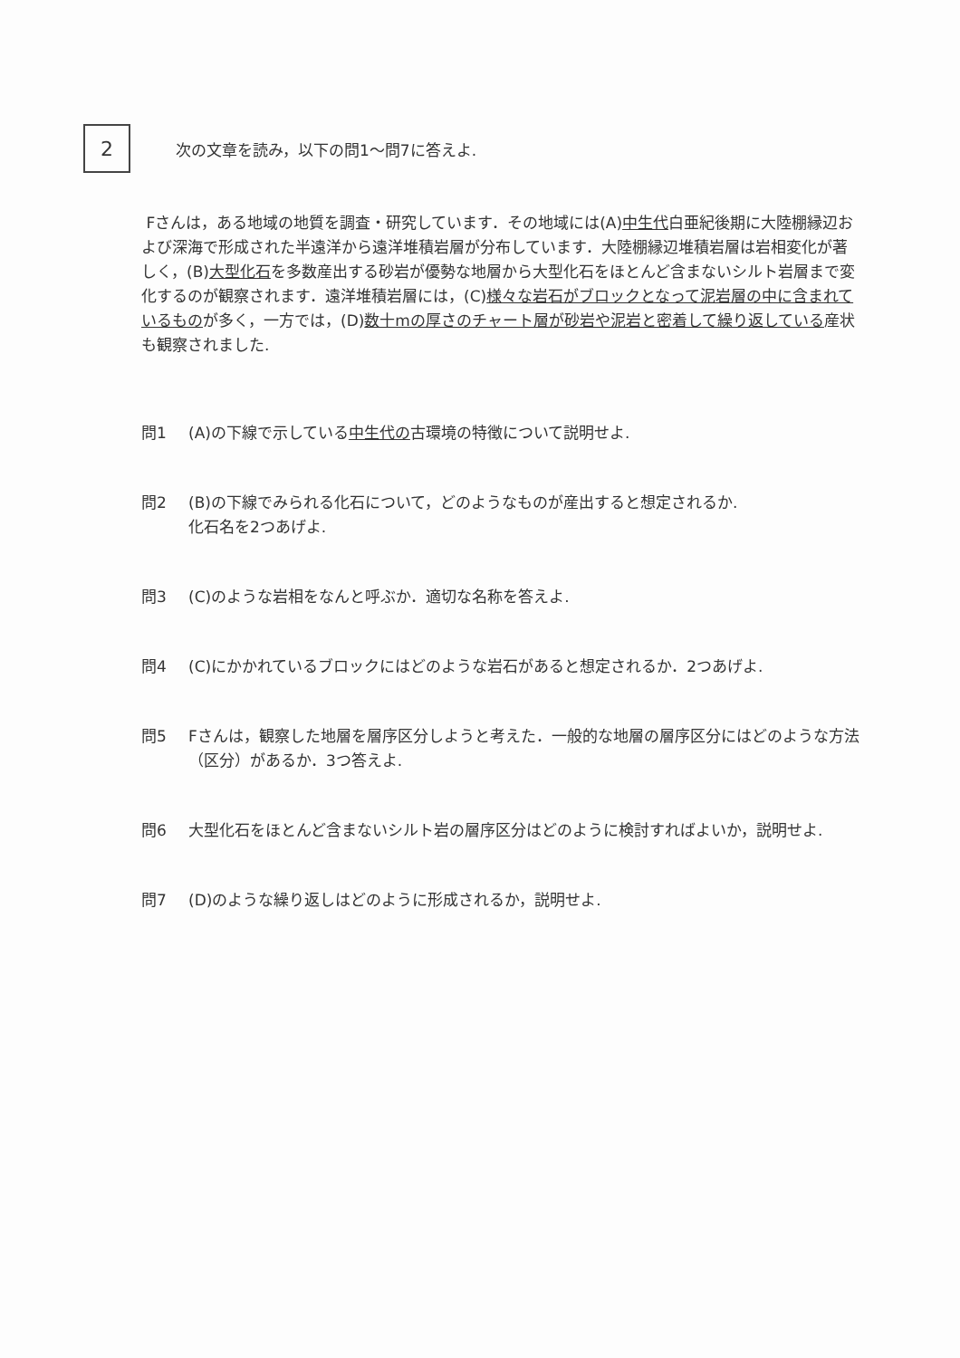2
次の文章を読み，以下の問1～問7に答えよ.
Fさんは，ある地域の地質を調査・研究しています．その地域には(A)中生代白亜紀後期に大陸棚縁辺および深海で形成された半遠洋から遠洋堆積岩層が分布しています．大陸棚縁辺堆積岩層は岩相変化が著しく，(B)大型化石を多数産出する砂岩が優勢な地層から大型化石をほとんど含まないシルト岩層まで変化するのが観察されます．遠洋堆積岩層には，(C)様々な岩石がブロックとなって泥岩層の中に含まれているものが多く，一方では，(D)数十mの厚さのチャート層が砂岩や泥岩と密着して繰り返している産状も観察されました.
問1 (A)の下線で示している中生代の古環境の特徴について説明せよ.
問2 (B)の下線でみられる化石について，どのようなものが産出すると想定されるか.
化石名を2つあげよ.
問3 (C)のような岩相をなんと呼ぶか．適切な名称を答えよ.
問4 (C)にかかれているブロックにはどのような岩石があると想定されるか．2つあげよ.
問5 Fさんは，観察した地層を層序区分しようと考えた．一般的な地層の層序区分にはどのような方法（区分）があるか．3つ答えよ.
問6 大型化石をほとんど含まないシルト岩の層序区分はどのように検討すればよいか，説明せよ.
問7 (D)のような繰り返しはどのように形成されるか，説明せよ.